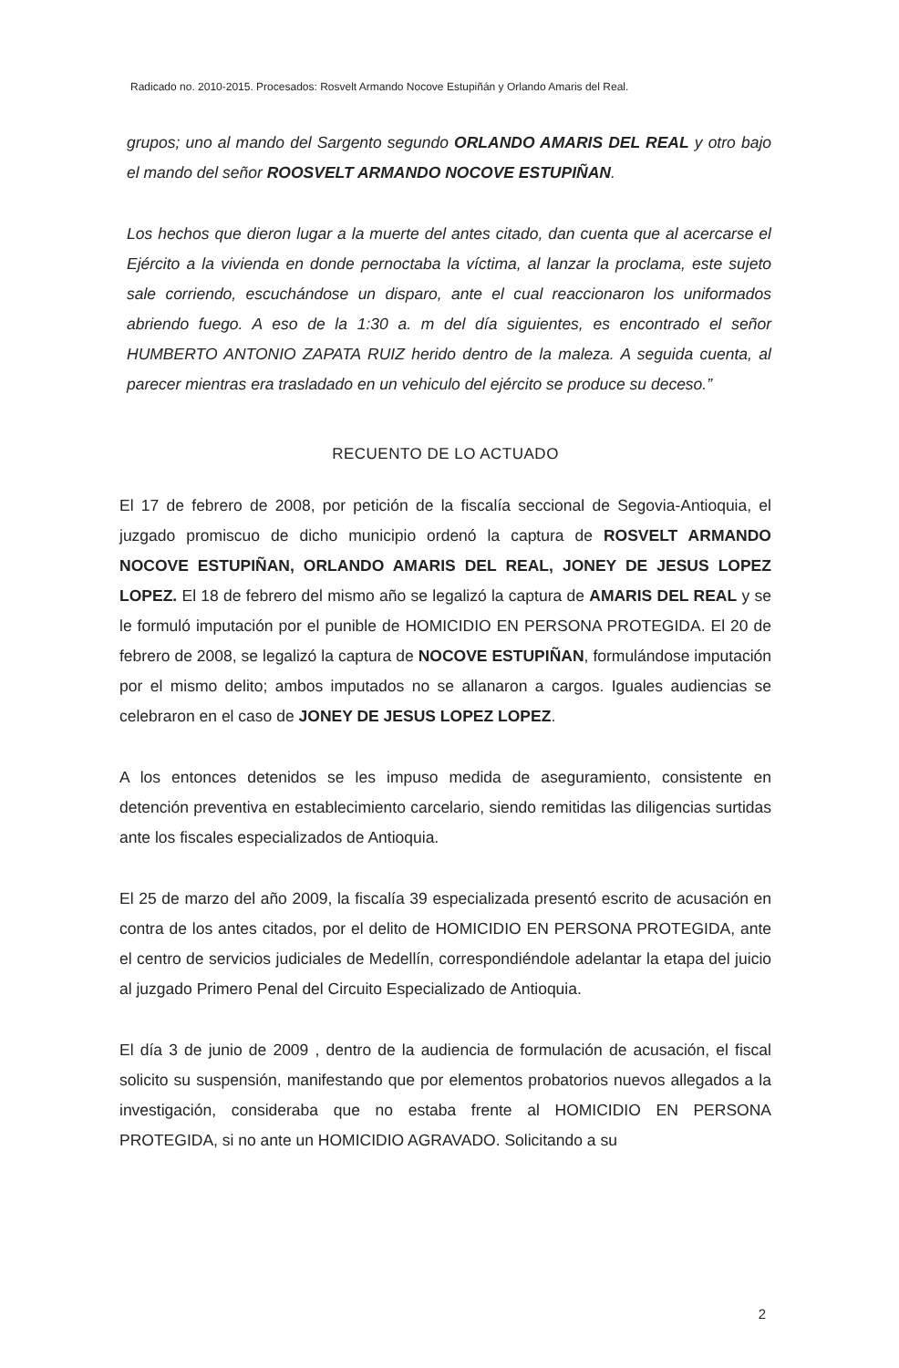Radicado no. 2010-2015. Procesados: Rosvelt Armando Nocove Estupiñán y Orlando Amaris del Real.
grupos; uno al mando del Sargento segundo ORLANDO AMARIS DEL REAL y otro bajo el mando del señor ROOSVELT ARMANDO NOCOVE ESTUPIÑAN.
Los hechos que dieron lugar a la muerte del antes citado, dan cuenta que al acercarse el Ejército a la vivienda en donde pernoctaba la víctima, al lanzar la proclama, este sujeto sale corriendo, escuchándose un disparo, ante el cual reaccionaron los uniformados abriendo fuego. A eso de la 1:30 a. m del día siguientes, es encontrado el señor HUMBERTO ANTONIO ZAPATA RUIZ herido dentro de la maleza. A seguida cuenta, al parecer mientras era trasladado en un vehiculo del ejército se produce su deceso.”
RECUENTO DE LO ACTUADO
El 17 de febrero de 2008, por petición de la fiscalía seccional de Segovia-Antioquia, el juzgado promiscuo de dicho municipio ordenó la captura de ROSVELT ARMANDO NOCOVE ESTUPIÑAN, ORLANDO AMARIS DEL REAL, JONEY DE JESUS LOPEZ LOPEZ. El 18 de febrero del mismo año se legalizó la captura de AMARIS DEL REAL y se le formuló imputación por el punible de HOMICIDIO EN PERSONA PROTEGIDA. El 20 de febrero de 2008, se legalizó la captura de NOCOVE ESTUPIÑAN, formulándose imputación por el mismo delito; ambos imputados no se allanaron a cargos. Iguales audiencias se celebraron en el caso de JONEY DE JESUS LOPEZ LOPEZ.
A los entonces detenidos se les impuso medida de aseguramiento, consistente en detención preventiva en establecimiento carcelario, siendo remitidas las diligencias surtidas ante los fiscales especializados de Antioquia.
El 25 de marzo del año 2009, la fiscalía 39 especializada presentó escrito de acusación en contra de los antes citados, por el delito de HOMICIDIO EN PERSONA PROTEGIDA, ante el centro de servicios judiciales de Medellín, correspondiéndole adelantar la etapa del juicio al juzgado Primero Penal del Circuito Especializado de Antioquia.
El día 3 de junio de 2009 , dentro de la audiencia de formulación de acusación, el fiscal solicito su suspensión, manifestando que por elementos probatorios nuevos allegados a la investigación, consideraba que no estaba frente al HOMICIDIO EN PERSONA PROTEGIDA, si no ante un HOMICIDIO AGRAVADO. Solicitando a su
2